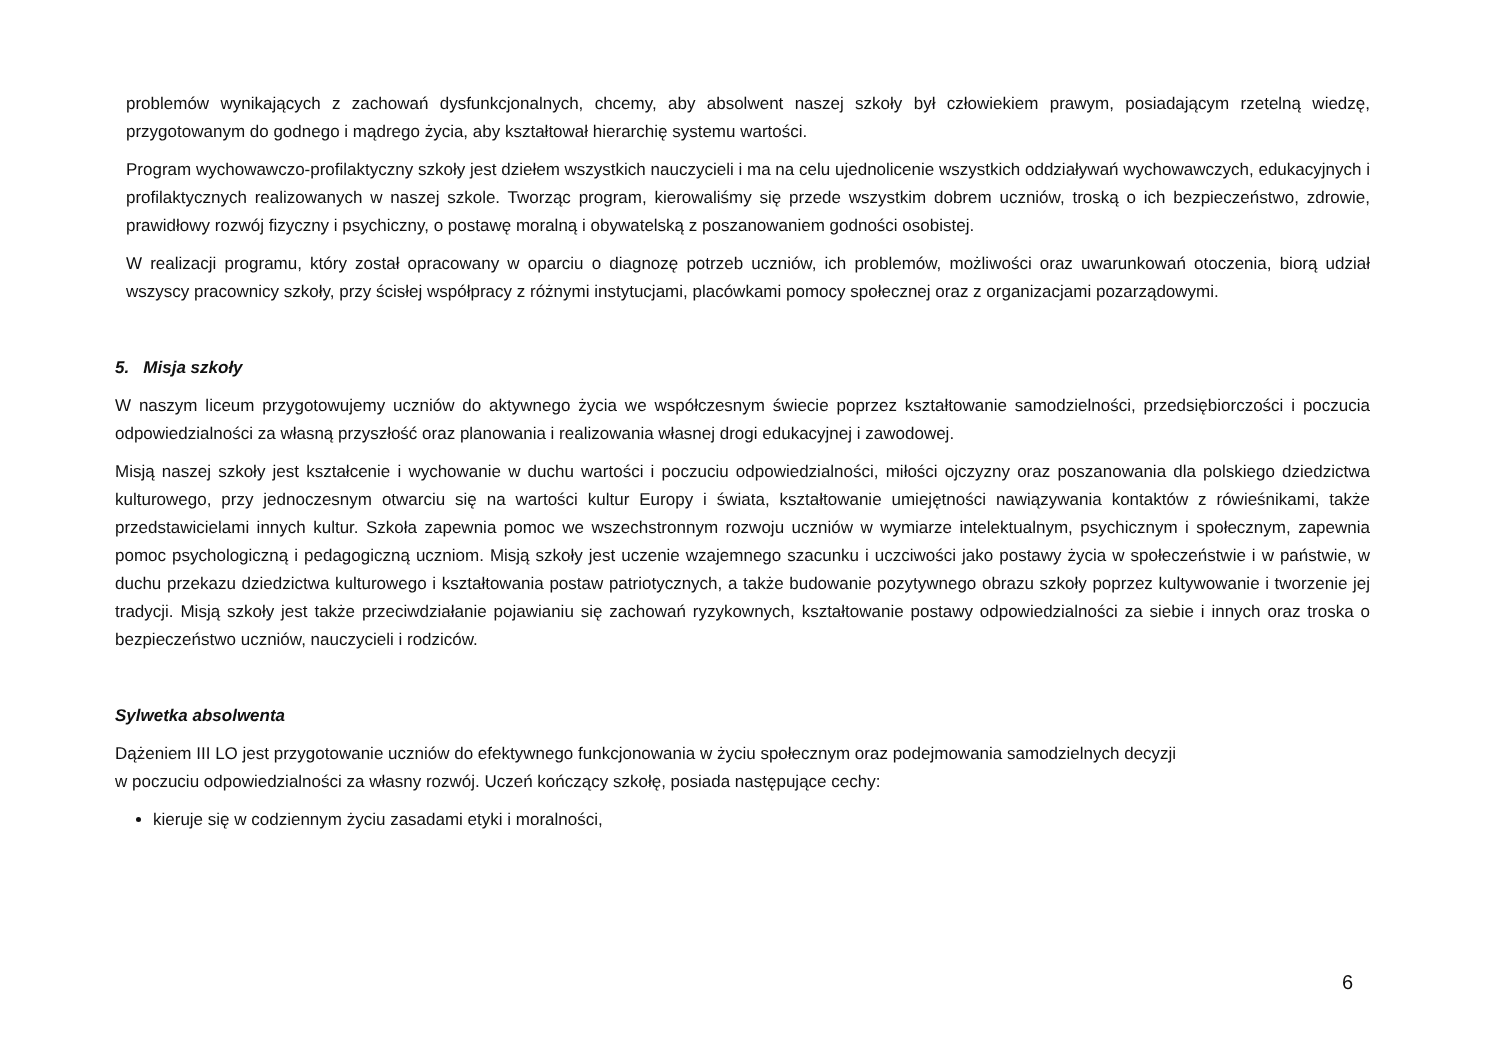problemów wynikających z zachowań dysfunkcjonalnych, chcemy, aby absolwent naszej szkoły był człowiekiem prawym, posiadającym rzetelną wiedzę, przygotowanym do godnego i mądrego życia, aby kształtował hierarchię systemu wartości.
Program wychowawczo-profilaktyczny szkoły jest dziełem wszystkich nauczycieli i ma na celu ujednolicenie wszystkich oddziaływań wychowawczych, edukacyjnych i profilaktycznych realizowanych w naszej szkole. Tworząc program, kierowaliśmy się przede wszystkim dobrem uczniów, troską o ich bezpieczeństwo, zdrowie, prawidłowy rozwój fizyczny i psychiczny, o postawę moralną i obywatelską z poszanowaniem godności osobistej.
W realizacji programu, który został opracowany w oparciu o diagnozę potrzeb uczniów, ich problemów, możliwości oraz uwarunkowań otoczenia, biorą udział wszyscy pracownicy szkoły, przy ścisłej współpracy z różnymi instytucjami, placówkami pomocy społecznej oraz z organizacjami pozarządowymi.
5. Misja szkoły
W naszym liceum przygotowujemy uczniów do aktywnego życia we współczesnym świecie poprzez kształtowanie samodzielności, przedsiębiorczości i poczucia odpowiedzialności za własną przyszłość oraz planowania i realizowania własnej drogi edukacyjnej i zawodowej.
Misją naszej szkoły jest kształcenie i wychowanie w duchu wartości i poczuciu odpowiedzialności, miłości ojczyzny oraz poszanowania dla polskiego dziedzictwa kulturowego, przy jednoczesnym otwarciu się na wartości kultur Europy i świata, kształtowanie umiejętności nawiązywania kontaktów z rówieśnikami, także przedstawicielami innych kultur. Szkoła zapewnia pomoc we wszechstronnym rozwoju uczniów w wymiarze intelektualnym, psychicznym i społecznym, zapewnia pomoc psychologiczną i pedagogiczną uczniom. Misją szkoły jest uczenie wzajemnego szacunku i uczciwości jako postawy życia w społeczeństwie i w państwie, w duchu przekazu dziedzictwa kulturowego i kształtowania postaw patriotycznych, a także budowanie pozytywnego obrazu szkoły poprzez kultywowanie i tworzenie jej tradycji. Misją szkoły jest także przeciwdziałanie pojawianiu się zachowań ryzykownych, kształtowanie postawy odpowiedzialności za siebie i innych oraz troska o bezpieczeństwo uczniów, nauczycieli i rodziców.
Sylwetka absolwenta
Dążeniem III LO jest przygotowanie uczniów do efektywnego funkcjonowania w życiu społecznym oraz podejmowania samodzielnych decyzji
w poczuciu odpowiedzialności za własny rozwój. Uczeń kończący szkołę, posiada następujące cechy:
kieruje się w codziennym życiu zasadami etyki i moralności,
6